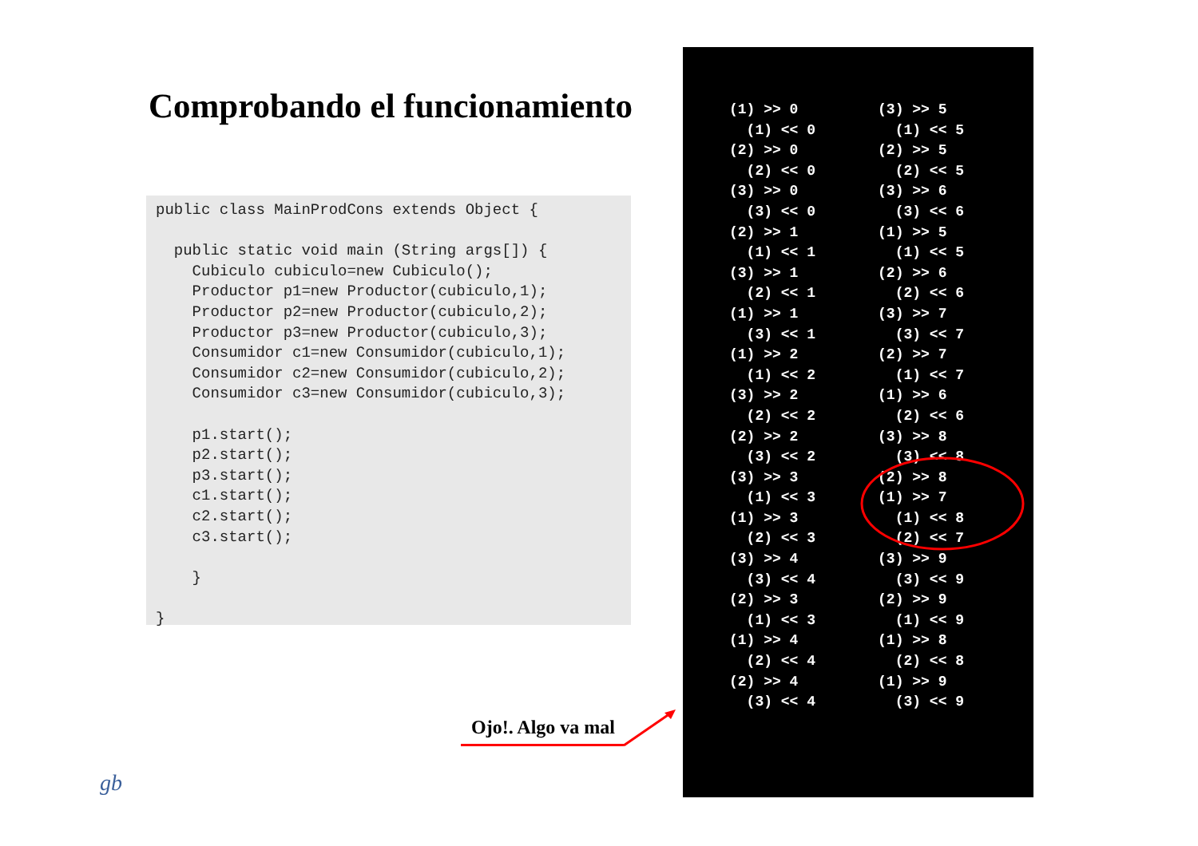Comprobando el funcionamiento
public class MainProdCons extends Object {

  public static void main (String args[]) {
    Cubiculo cubiculo=new Cubiculo();
    Productor p1=new Productor(cubiculo,1);
    Productor p2=new Productor(cubiculo,2);
    Productor p3=new Productor(cubiculo,3);
    Consumidor c1=new Consumidor(cubiculo,1);
    Consumidor c2=new Consumidor(cubiculo,2);
    Consumidor c3=new Consumidor(cubiculo,3);

    p1.start();
    p2.start();
    p3.start();
    c1.start();
    c2.start();
    c3.start();

    }

}
Ojo!. Algo va mal
gb
(1) >> 0
  (1) << 0
(2) >> 0
  (2) << 0
(3) >> 0
  (3) << 0
(2) >> 1
  (1) << 1
(3) >> 1
  (2) << 1
(1) >> 1
  (3) << 1
(1) >> 2
  (1) << 2
(3) >> 2
  (2) << 2
(2) >> 2
  (3) << 2
(3) >> 3
  (1) << 3
(1) >> 3
  (2) << 3
(3) >> 4
  (3) << 4
(2) >> 3
  (1) << 3
(1) >> 4
  (2) << 4
(2) >> 4
  (3) << 4
(3) >> 5
  (1) << 5
(2) >> 5
  (2) << 5
(3) >> 6
  (3) << 6
(1) >> 5
  (1) << 5
(2) >> 6
  (2) << 6
(3) >> 7
  (3) << 7
(2) >> 7
  (1) << 7
(1) >> 6
  (2) << 6
(3) >> 8
  (3) << 8
(2) >> 8
(1) >> 7
  (1) << 8
  (2) << 7
(3) >> 9
  (3) << 9
(2) >> 9
  (1) << 9
(1) >> 8
  (2) << 8
(1) >> 9
  (3) << 9